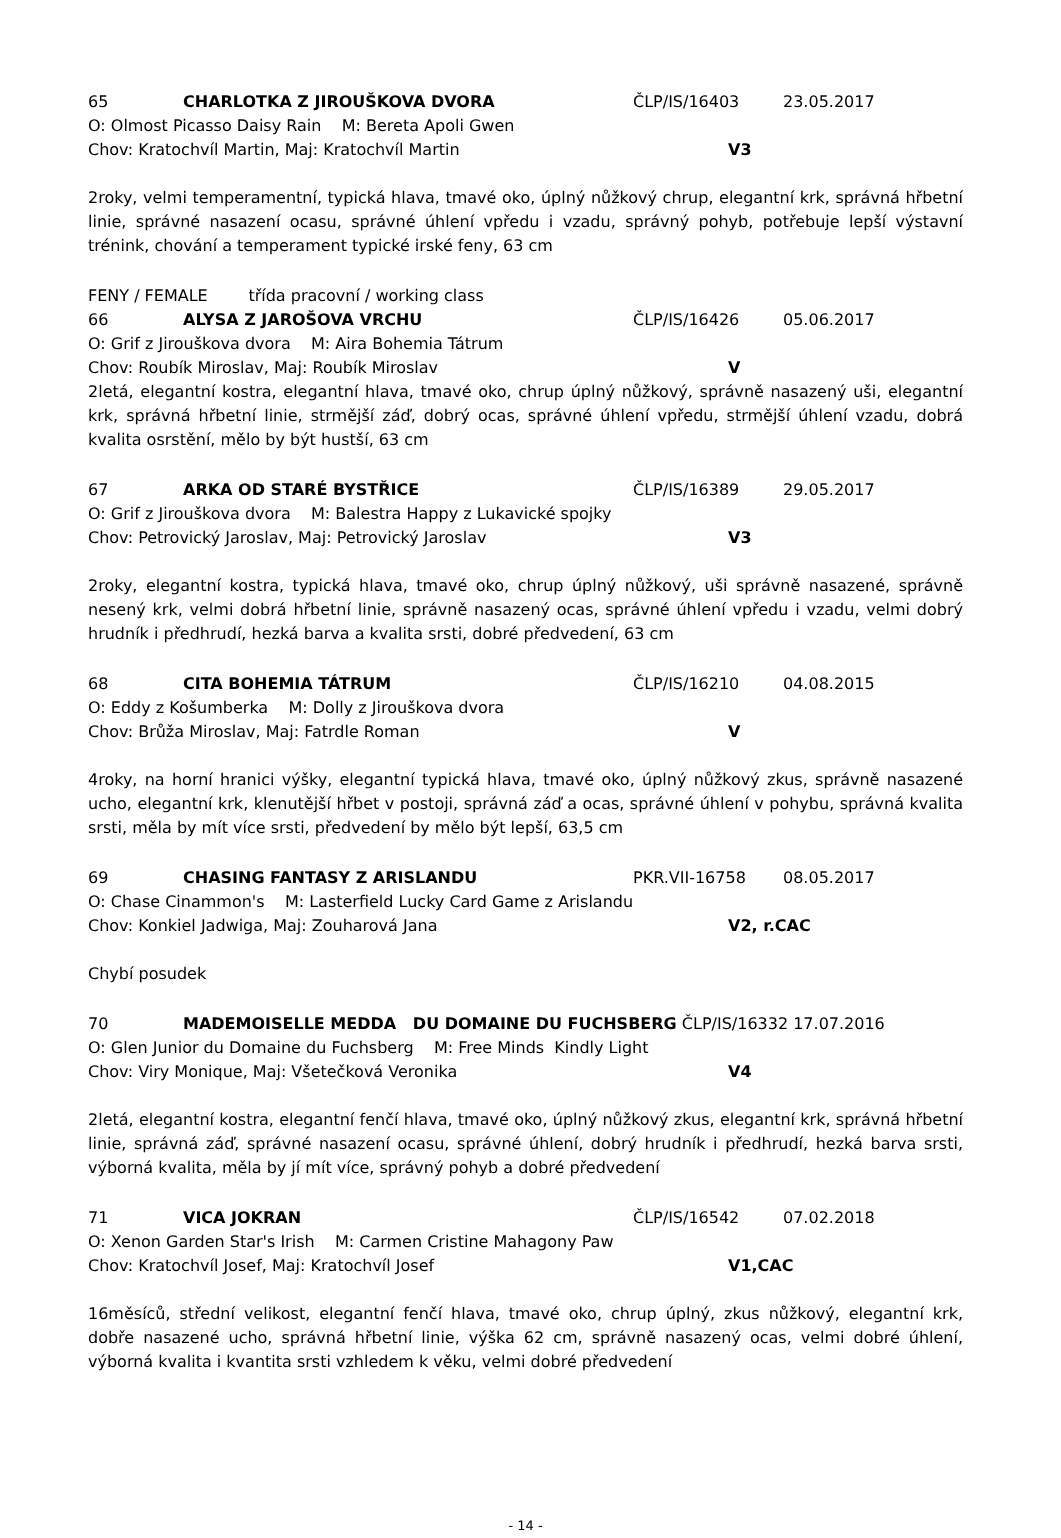65 CHARLOTKA Z JIROUŠKOVA DVORA ČLP/IS/16403 23.05.2017
O: Olmost Picasso Daisy Rain M: Bereta Apoli Gwen
Chov: Kratochvíl Martin, Maj: Kratochvíl Martin V3
2roky, velmi temperamentní, typická hlava, tmavé oko, úplný nůžkový chrup, elegantní krk, správná hřbetní linie, správné nasazení ocasu, správné úhlení vpředu i vzadu, správný pohyb, potřebuje lepší výstavní trénink, chování a temperament typické irské feny, 63 cm
FENY / FEMALE třída pracovní / working class
66 ALYSA Z JAROŠOVA VRCHU ČLP/IS/16426 05.06.2017
O: Grif z Jirouškova dvora M: Aira Bohemia Tátrum
Chov: Roubík Miroslav, Maj: Roubík Miroslav V
2letá, elegantní kostra, elegantní hlava, tmavé oko, chrup úplný nůžkový, správně nasazený uši, elegantní krk, správná hřbetní linie, strmější záď, dobrý ocas, správné úhlení vpředu, strmější úhlení vzadu, dobrá kvalita osrstění, mělo by být hustší, 63 cm
67 ARKA OD STARÉ BYSTŘICE ČLP/IS/16389 29.05.2017
O: Grif z Jirouškova dvora M: Balestra Happy z Lukavické spojky
Chov: Petrovický Jaroslav, Maj: Petrovický Jaroslav V3
2roky, elegantní kostra, typická hlava, tmavé oko, chrup úplný nůžkový, uši správně nasazené, správně nesený krk, velmi dobrá hřbetní linie, správně nasazený ocas, správné úhlení vpředu i vzadu, velmi dobrý hrudník i předhrudí, hezká barva a kvalita srsti, dobré předvedení, 63 cm
68 CITA BOHEMIA TÁTRUM ČLP/IS/16210 04.08.2015
O: Eddy z Košumberka M: Dolly z Jirouškova dvora
Chov: Brůža Miroslav, Maj: Fatrdle Roman V
4roky, na horní hranici výšky, elegantní typická hlava, tmavé oko, úplný nůžkový zkus, správně nasazené ucho, elegantní krk, klenutější hřbet v postoji, správná záď a ocas, správné úhlení v pohybu, správná kvalita srsti, měla by mít více srsti, předvedení by mělo být lepší, 63,5 cm
69 CHASING FANTASY Z ARISLANDU PKR.VII-16758 08.05.2017
O: Chase Cinammon's M: Lasterfield Lucky Card Game z Arislandu
Chov: Konkiel Jadwiga, Maj: Zouharová Jana V2, r.CAC
Chybí posudek
70 MADEMOISELLE MEDDA DU DOMAINE DU FUCHSBERG ČLP/IS/16332 17.07.2016
O: Glen Junior du Domaine du Fuchsberg M: Free Minds Kindly Light
Chov: Viry Monique, Maj: Všetečková Veronika V4
2letá, elegantní kostra, elegantní fenčí hlava, tmavé oko, úplný nůžkový zkus, elegantní krk, správná hřbetní linie, správná záď, správné nasazení ocasu, správné úhlení, dobrý hrudník i předhrudí, hezká barva srsti, výborná kvalita, měla by jí mít více, správný pohyb a dobré předvedení
71 VICA JOKRAN ČLP/IS/16542 07.02.2018
O: Xenon Garden Star's Irish M: Carmen Cristine Mahagony Paw
Chov: Kratochvíl Josef, Maj: Kratochvíl Josef V1,CAC
16měsíců, střední velikost, elegantní fenčí hlava, tmavé oko, chrup úplný, zkus nůžkový, elegantní krk, dobře nasazené ucho, správná hřbetní linie, výška 62 cm, správně nasazený ocas, velmi dobré úhlení, výborná kvalita i kvantita srsti vzhledem k věku, velmi dobré předvedení
- 14 -